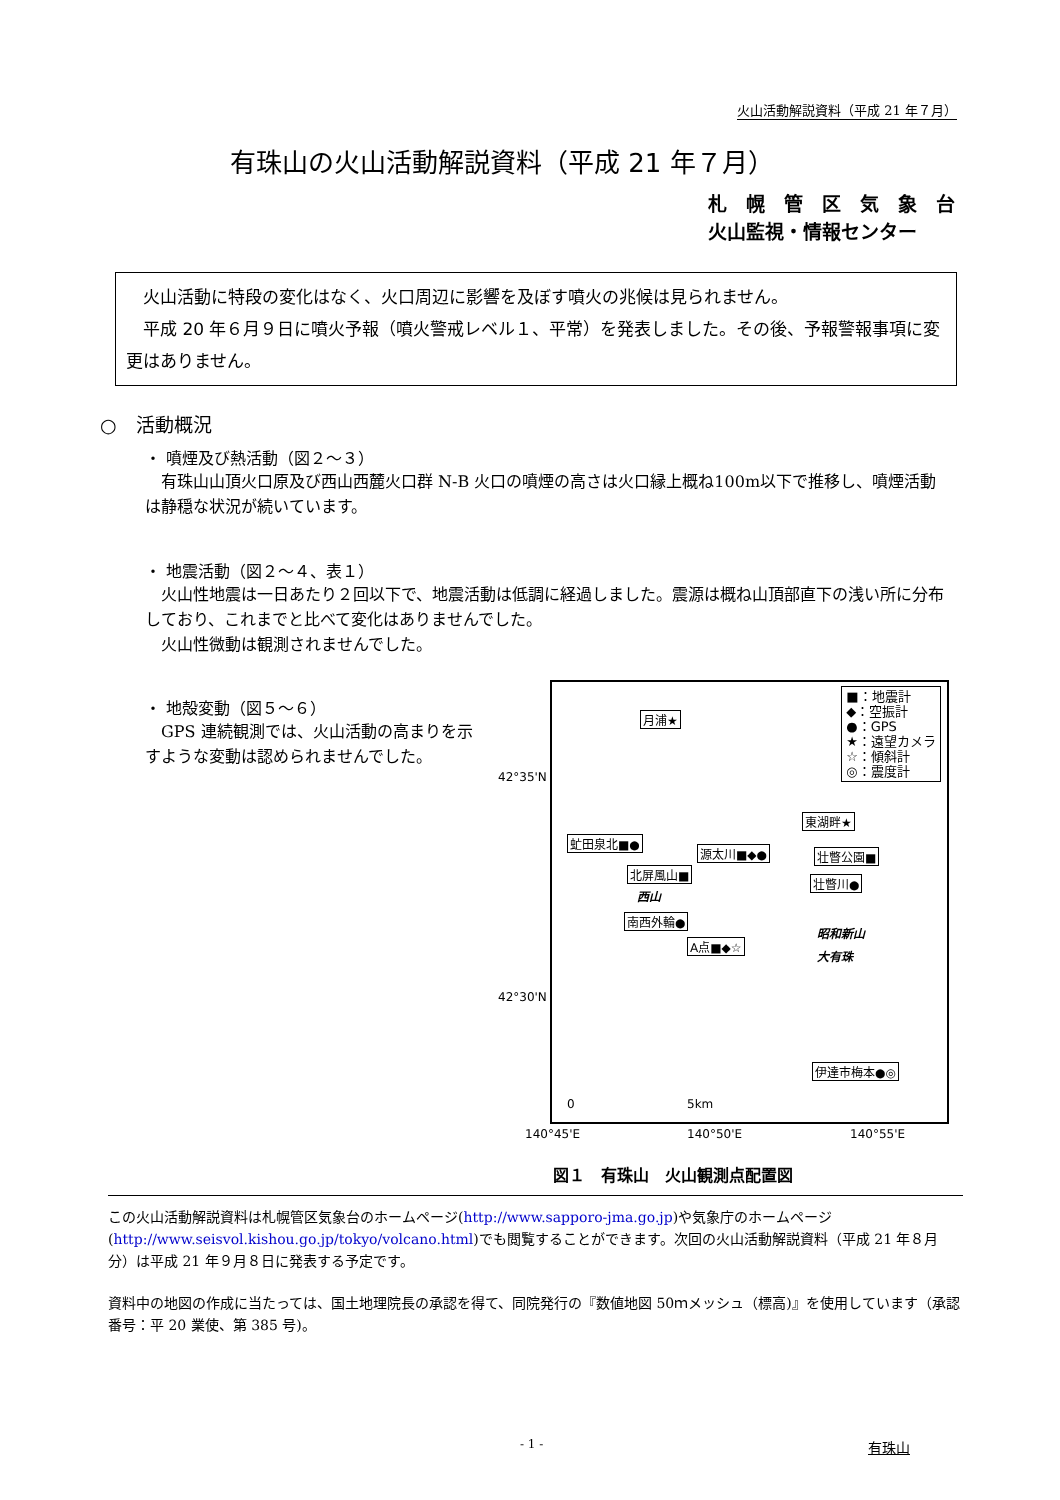火山活動解説資料（平成 21 年７月）
有珠山の火山活動解説資料（平成 21 年７月）
札　幌　管　区　気　象　台
火山監視・情報センター
　火山活動に特段の変化はなく、火口周辺に影響を及ぼす噴火の兆候は見られません。
　平成 20 年６月９日に噴火予報（噴火警戒レベル１、平常）を発表しました。その後、予報警報事項に変更はありません。
○　活動概況
・ 噴煙及び熱活動（図２～３）
　有珠山山頂火口原及び西山西麓火口群 N-B 火口の噴煙の高さは火口縁上概ね100m以下で推移し、噴煙活動は静穏な状況が続いています。
・ 地震活動（図２～４、表１）
　火山性地震は一日あたり２回以下で、地震活動は低調に経過しました。震源は概ね山頂部直下の浅い所に分布しており、これまでと比べて変化はありませんでした。
　火山性微動は観測されませんでした。
・ 地殻変動（図５～６）
　GPS 連続観測では、火山活動の高まりを示すような変動は認められませんでした。
42°35'N
42°30'N
■：地震計
◆：空振計
●：GPS
★：遠望カメラ
☆：傾斜計
◎：震度計
月浦★
東湖畔★
虻田泉北■●
源太川■◆● 壮瞥公園■
北屏風山■
壮瞥川●
西山
南西外輪●
昭和新山
A点■◆☆
大有珠
伊達市梅本●◎
0 5km
140°45'E 140°50'E 140°55'E
図１　有珠山　火山観測点配置図
この火山活動解説資料は札幌管区気象台のホームページ(http://www.sapporo-jma.go.jp)や気象庁のホームページ(http://www.seisvol.kishou.go.jp/tokyo/volcano.html)でも閲覧することができます。次回の火山活動解説資料（平成 21 年８月分）は平成 21 年９月８日に発表する予定です。
資料中の地図の作成に当たっては、国土地理院長の承認を得て、同院発行の『数値地図 50ｍメッシュ（標高)』を使用しています（承認番号：平 20 業使、第 385 号)。
- 1 - 有珠山